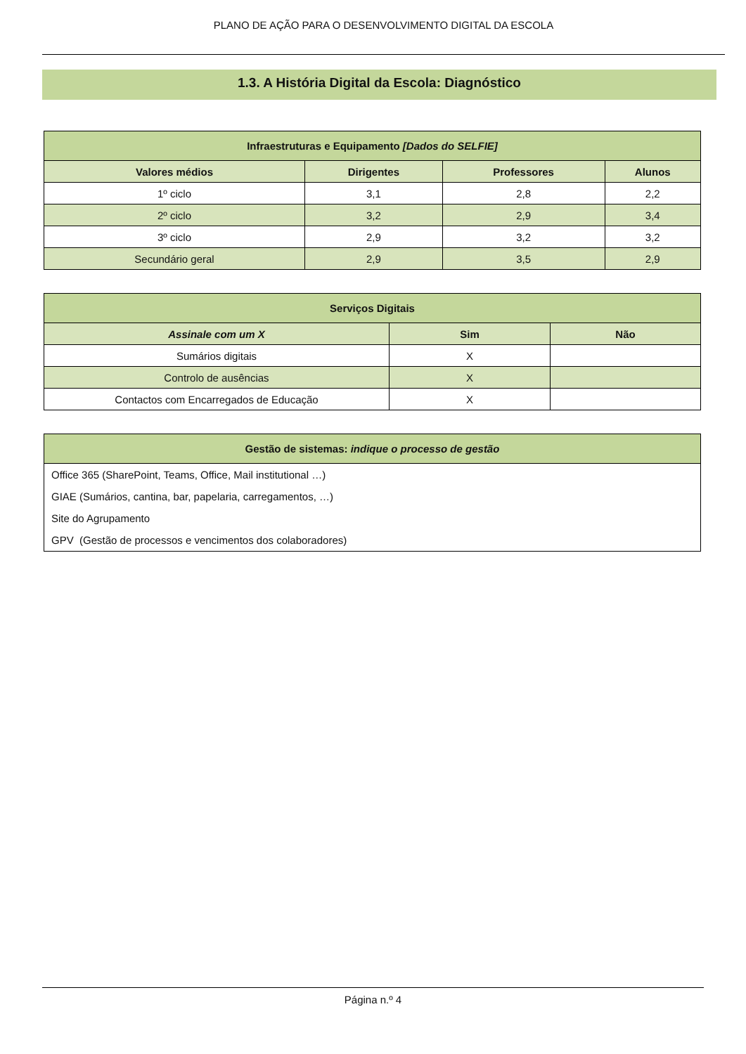PLANO DE AÇÃO PARA O DESENVOLVIMENTO DIGITAL DA ESCOLA
1.3. A História Digital da Escola: Diagnóstico
| Infraestruturas e Equipamento [Dados do SELFIE] | | | |
| --- | --- | --- | --- |
| Valores médios | Dirigentes | Professores | Alunos |
| 1º ciclo | 3,1 | 2,8 | 2,2 |
| 2º ciclo | 3,2 | 2,9 | 3,4 |
| 3º ciclo | 2,9 | 3,2 | 3,2 |
| Secundário geral | 2,9 | 3,5 | 2,9 |
| Serviços Digitais | | |
| --- | --- | --- |
| Assinale com um X | Sim | Não |
| Sumários digitais | X | |
| Controlo de ausências | X | |
| Contactos com Encarregados de Educação | X | |
| Gestão de sistemas: indique o processo de gestão |
| --- |
| Office 365 (SharePoint, Teams, Office, Mail institutional …) |
| GIAE (Sumários, cantina, bar, papelaria, carregamentos, …) |
| Site do Agrupamento |
| GPV (Gestão de processos e vencimentos dos colaboradores) |
Página n.º 4